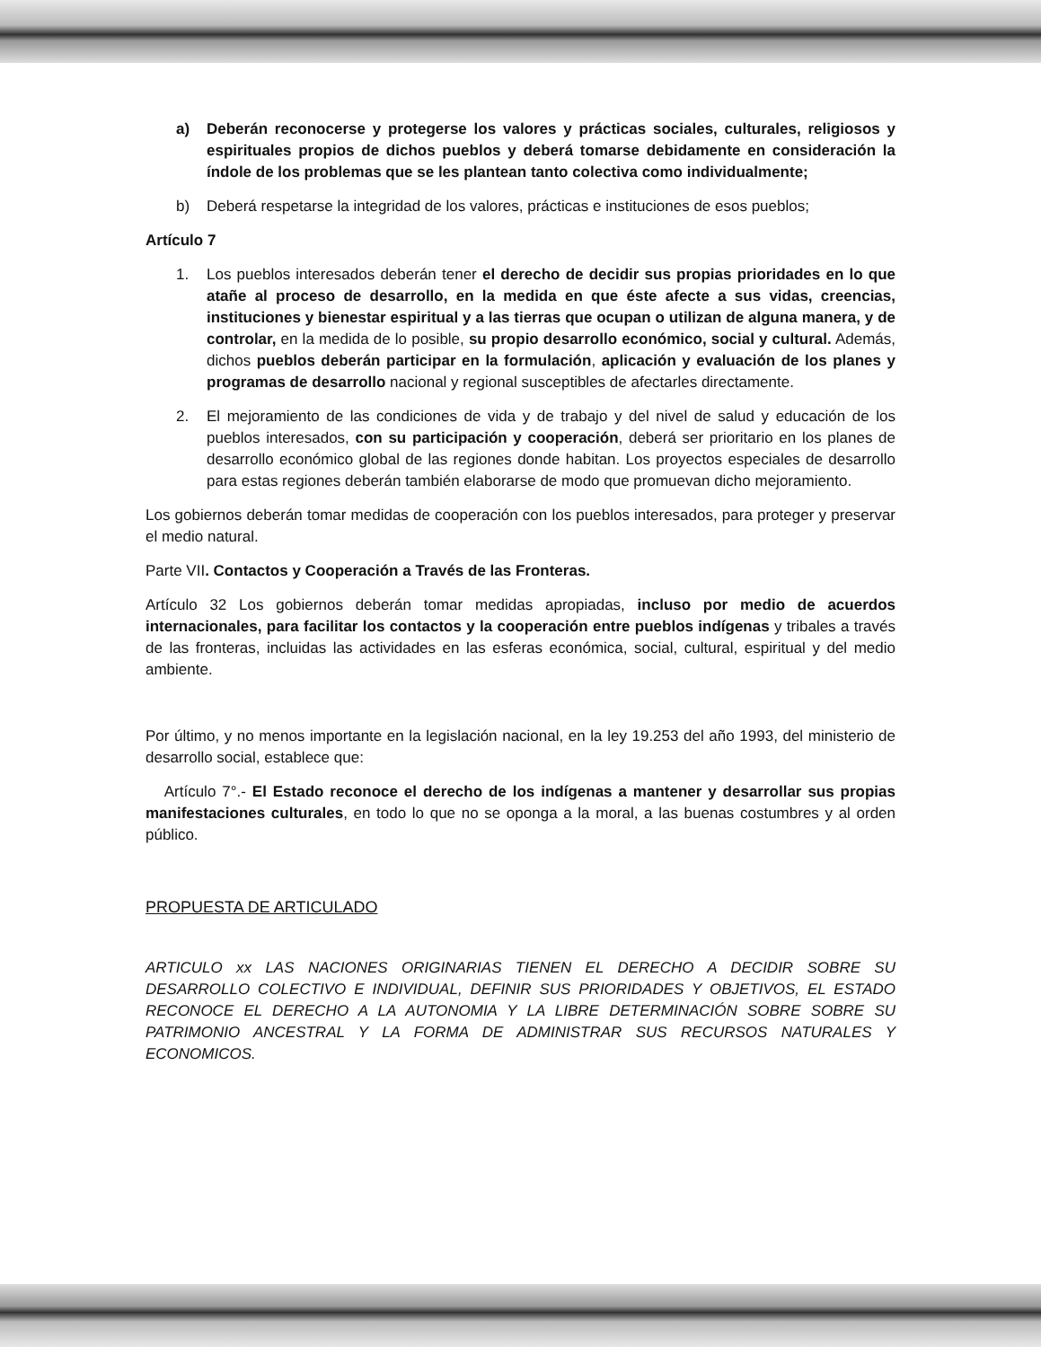a) Deberán reconocerse y protegerse los valores y prácticas sociales, culturales, religiosos y espirituales propios de dichos pueblos y deberá tomarse debidamente en consideración la índole de los problemas que se les plantean tanto colectiva como individualmente;
b) Deberá respetarse la integridad de los valores, prácticas e instituciones de esos pueblos;
Artículo 7
1. Los pueblos interesados deberán tener el derecho de decidir sus propias prioridades en lo que atañe al proceso de desarrollo, en la medida en que éste afecte a sus vidas, creencias, instituciones y bienestar espiritual y a las tierras que ocupan o utilizan de alguna manera, y de controlar, en la medida de lo posible, su propio desarrollo económico, social y cultural. Además, dichos pueblos deberán participar en la formulación, aplicación y evaluación de los planes y programas de desarrollo nacional y regional susceptibles de afectarles directamente.
2. El mejoramiento de las condiciones de vida y de trabajo y del nivel de salud y educación de los pueblos interesados, con su participación y cooperación, deberá ser prioritario en los planes de desarrollo económico global de las regiones donde habitan. Los proyectos especiales de desarrollo para estas regiones deberán también elaborarse de modo que promuevan dicho mejoramiento.
Los gobiernos deberán tomar medidas de cooperación con los pueblos interesados, para proteger y preservar el medio natural.
Parte VII. Contactos y Cooperación a Través de las Fronteras.
Artículo 32 Los gobiernos deberán tomar medidas apropiadas, incluso por medio de acuerdos internacionales, para facilitar los contactos y la cooperación entre pueblos indígenas y tribales a través de las fronteras, incluidas las actividades en las esferas económica, social, cultural, espiritual y del medio ambiente.
Por último, y no menos importante en la legislación nacional, en la ley 19.253 del año 1993, del ministerio de desarrollo social, establece que:
Artículo 7°.- El Estado reconoce el derecho de los indígenas a mantener y desarrollar sus propias manifestaciones culturales, en todo lo que no se oponga a la moral, a las buenas costumbres y al orden público.
PROPUESTA DE ARTICULADO
ARTICULO xx LAS NACIONES ORIGINARIAS TIENEN EL DERECHO A DECIDIR SOBRE SU DESARROLLO COLECTIVO E INDIVIDUAL, DEFINIR SUS PRIORIDADES Y OBJETIVOS, EL ESTADO RECONOCE EL DERECHO A LA AUTONOMIA Y LA LIBRE DETERMINACIÓN SOBRE SOBRE SU PATRIMONIO ANCESTRAL Y LA FORMA DE ADMINISTRAR SUS RECURSOS NATURALES Y ECONOMICOS.